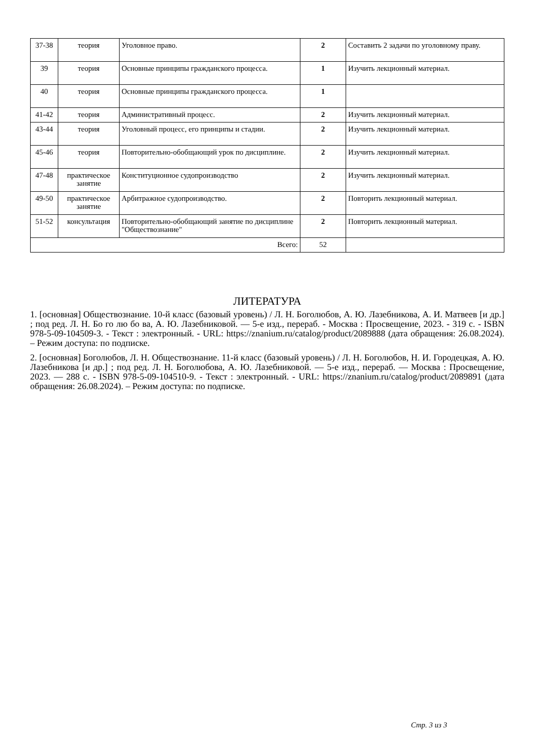| 37-38 | теория | Уголовное право. | 2 | Составить 2 задачи по уголовному праву. |
| 39 | теория | Основные принципы гражданского процесса. | 1 | Изучить лекционный материал. |
| 40 | теория | Основные принципы гражданского процесса. | 1 | |
| 41-42 | теория | Административный процесс. | 2 | Изучить лекционный материал. |
| 43-44 | теория | Уголовный процесс, его принципы и стадии. | 2 | Изучить лекционный материал. |
| 45-46 | теория | Повторительно-обобщающий урок по дисциплине. | 2 | Изучить лекционный материал. |
| 47-48 | практическое занятие | Конституционное судопроизводство | 2 | Изучить лекционный материал. |
| 49-50 | практическое занятие | Арбитражное судопроизводство. | 2 | Повторить лекционный материал. |
| 51-52 | консультация | Повторительно-обобщающий занятие по дисциплине "Обществознание" | 2 | Повторить лекционный материал. |
| Всего: | | | 52 | |
ЛИТЕРАТУРА
1. [основная] Обществознание. 10-й класс (базовый уровень) / Л. Н. Боголюбов, А. Ю. Лазебникова, А. И. Матвеев [и др.] ; под ред. Л. Н. Бо го лю бо ва, А. Ю. Лазебниковой. — 5-е изд., перераб. - Москва : Просвещение, 2023. - 319 с. - ISBN 978-5-09-104509-3. - Текст : электронный. - URL: https://znanium.ru/catalog/product/2089888 (дата обращения: 26.08.2024). – Режим доступа: по подписке.
2. [основная] Боголюбов, Л. Н. Обществознание. 11-й класс (базовый уровень) / Л. Н. Боголюбов, Н. И. Городецкая, А. Ю. Лазебникова [и др.] ; под ред. Л. Н. Боголюбова, А. Ю. Лазебниковой. — 5-е изд., перераб. — Москва : Просвещение, 2023. — 288 с. - ISBN 978-5-09-104510-9. - Текст : электронный. - URL: https://znanium.ru/catalog/product/2089891 (дата обращения: 26.08.2024). – Режим доступа: по подписке.
Стр. 3 из 3